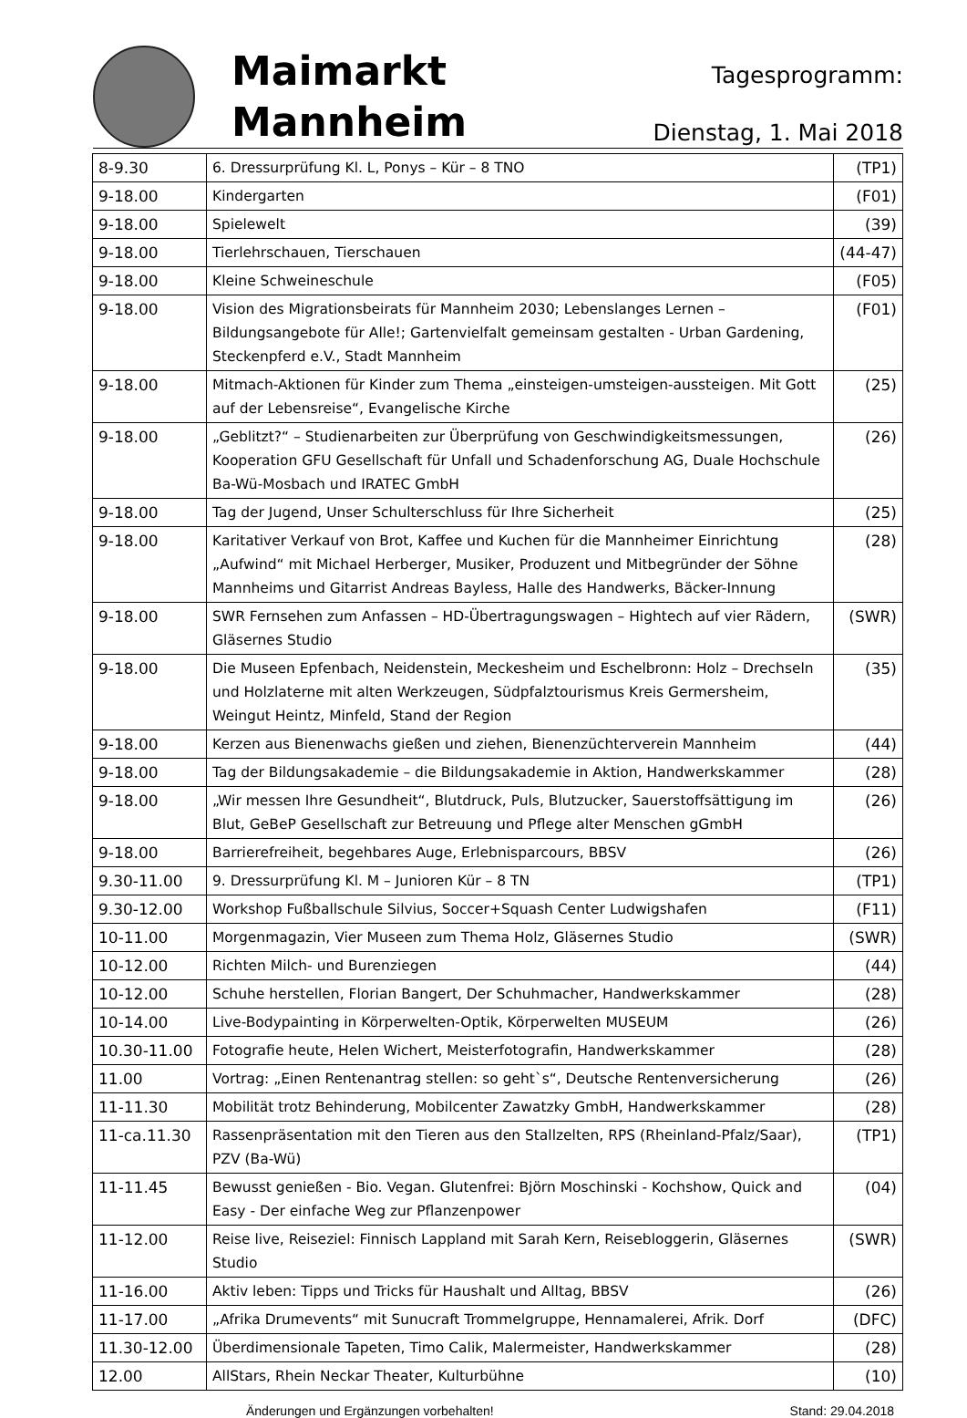Maimarkt
Mannheim
Tagesprogramm:
Dienstag, 1. Mai 2018
| 8-9.30 | 6. Dressurprüfung Kl. L, Ponys – Kür – 8 TNO | (TP1) |
| 9-18.00 | Kindergarten | (F01) |
| 9-18.00 | Spielewelt | (39) |
| 9-18.00 | Tierlehrschauen, Tierschauen | (44-47) |
| 9-18.00 | Kleine Schweineschule | (F05) |
| 9-18.00 | Vision des Migrationsbeirats für Mannheim 2030; Lebenslanges Lernen – Bildungsangebote für Alle!; Gartenvielfalt gemeinsam gestalten - Urban Gardening, Steckenpferd e.V., Stadt Mannheim | (F01) |
| 9-18.00 | Mitmach-Aktionen für Kinder zum Thema „einsteigen-umsteigen-aussteigen. Mit Gott auf der Lebensreise“, Evangelische Kirche | (25) |
| 9-18.00 | „Geblitzt?“ – Studienarbeiten zur Überprüfung von Geschwindigkeitsmessungen, Kooperation GFU Gesellschaft für Unfall und Schadenforschung AG, Duale Hochschule Ba-Wü-Mosbach und IRATEC GmbH | (26) |
| 9-18.00 | Tag der Jugend, Unser Schulterschluss für Ihre Sicherheit | (25) |
| 9-18.00 | Karitativer Verkauf von Brot, Kaffee und Kuchen für die Mannheimer Einrichtung „Aufwind“ mit Michael Herberger, Musiker, Produzent und Mitbegründer der Söhne Mannheims und Gitarrist Andreas Bayless, Halle des Handwerks, Bäcker-Innung | (28) |
| 9-18.00 | SWR Fernsehen zum Anfassen – HD-Übertragungswagen – Hightech auf vier Rädern, Gläsernes Studio | (SWR) |
| 9-18.00 | Die Museen Epfenbach, Neidenstein, Meckesheim und Eschelbronn: Holz – Drechseln und Holzlaterne mit alten Werkzeugen, Südpfalztourismus Kreis Germersheim, Weingut Heintz, Minfeld, Stand der Region | (35) |
| 9-18.00 | Kerzen aus Bienenwachs gießen und ziehen, Bienenzüchterverein Mannheim | (44) |
| 9-18.00 | Tag der Bildungsakademie – die Bildungsakademie in Aktion, Handwerkskammer | (28) |
| 9-18.00 | „Wir messen Ihre Gesundheit“, Blutdruck, Puls, Blutzucker, Sauerstoffsättigung im Blut, GeBeP Gesellschaft zur Betreuung und Pflege alter Menschen gGmbH | (26) |
| 9-18.00 | Barrierefreiheit, begehbares Auge, Erlebnisparcours, BBSV | (26) |
| 9.30-11.00 | 9. Dressurprüfung Kl. M – Junioren Kür – 8 TN | (TP1) |
| 9.30-12.00 | Workshop Fußballschule Silvius, Soccer+Squash Center Ludwigshafen | (F11) |
| 10-11.00 | Morgenmagazin, Vier Museen zum Thema Holz, Gläsernes Studio | (SWR) |
| 10-12.00 | Richten Milch- und Burenziegen | (44) |
| 10-12.00 | Schuhe herstellen, Florian Bangert, Der Schuhmacher, Handwerkskammer | (28) |
| 10-14.00 | Live-Bodypainting in Körperwelten-Optik, Körperwelten MUSEUM | (26) |
| 10.30-11.00 | Fotografie heute, Helen Wichert, Meisterfotografin, Handwerkskammer | (28) |
| 11.00 | Vortrag: „Einen Rentenantrag stellen: so geht`s“, Deutsche Rentenversicherung | (26) |
| 11-11.30 | Mobilität trotz Behinderung, Mobilcenter Zawatzky GmbH, Handwerkskammer | (28) |
| 11-ca.11.30 | Rassenpräsentation mit den Tieren aus den Stallzelten, RPS (Rheinland-Pfalz/Saar), PZV (Ba-Wü) | (TP1) |
| 11-11.45 | Bewusst genießen - Bio. Vegan. Glutenfrei: Björn Moschinski - Kochshow, Quick and Easy - Der einfache Weg zur Pflanzenpower | (04) |
| 11-12.00 | Reise live, Reiseziel: Finnisch Lappland mit Sarah Kern, Reisebloggerin, Gläsernes Studio | (SWR) |
| 11-16.00 | Aktiv leben: Tipps und Tricks für Haushalt und Alltag, BBSV | (26) |
| 11-17.00 | „Afrika Drumevents“ mit Sunucraft Trommelgruppe, Hennamalerei, Afrik. Dorf | (DFC) |
| 11.30-12.00 | Überdimensionale Tapeten, Timo Calik, Malermeister, Handwerkskammer | (28) |
| 12.00 | AllStars, Rhein Neckar Theater, Kulturbühne | (10) |
Änderungen und Ergänzungen vorbehalten! Stand: 29.04.2018